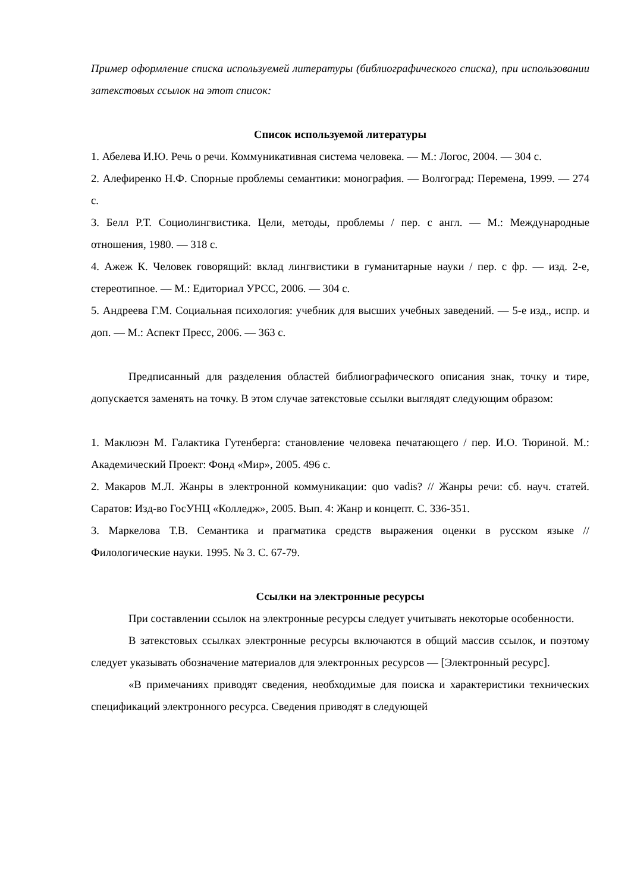Пример оформление списка используемей литературы (библиографического списка), при использовании затекстовых ссылок на этот список:
Список используемой литературы
1. Абелева И.Ю. Речь о речи. Коммуникативная система человека. — М.: Логос, 2004. — 304 с.
2. Алефиренко Н.Ф. Спорные проблемы семантики: монография. — Волгоград: Перемена, 1999. — 274 с.
3. Белл Р.Т. Социолингвистика. Цели, методы, проблемы / пер. с англ. — М.: Международные отношения, 1980. — 318 с.
4. Ажеж К. Человек говорящий: вклад лингвистики в гуманитарные науки / пер. с фр. — изд. 2-е, стереотипное. — М.: Едиториал УРСС, 2006. — 304 с.
5. Андреева Г.М. Социальная психология: учебник для высших учебных заведений. — 5-е изд., испр. и доп. — М.: Аспект Пресс, 2006. — 363 с.
Предписанный для разделения областей библиографического описания знак, точку и тире, допускается заменять на точку. В этом случае затекстовые ссылки выглядят следующим образом:
1. Маклюэн М. Галактика Гутенберга: становление человека печатающего / пер. И.О. Тюриной. М.: Академический Проект: Фонд «Мир», 2005. 496 с.
2. Макаров М.Л. Жанры в электронной коммуникации: quo vadis? // Жанры речи: сб. науч. статей. Саратов: Изд-во ГосУНЦ «Колледж», 2005. Вып. 4: Жанр и концепт. С. 336-351.
3. Маркелова Т.В. Семантика и прагматика средств выражения оценки в русском языке // Филологические науки. 1995. № 3. С. 67-79.
Ссылки на электронные ресурсы
При составлении ссылок на электронные ресурсы следует учитывать некоторые особенности.
В затекстовых ссылках электронные ресурсы включаются в общий массив ссылок, и поэтому следует указывать обозначение материалов для электронных ресурсов — [Электронный ресурс].
«В примечаниях приводят сведения, необходимые для поиска и характеристики технических спецификаций электронного ресурса. Сведения приводят в следующей